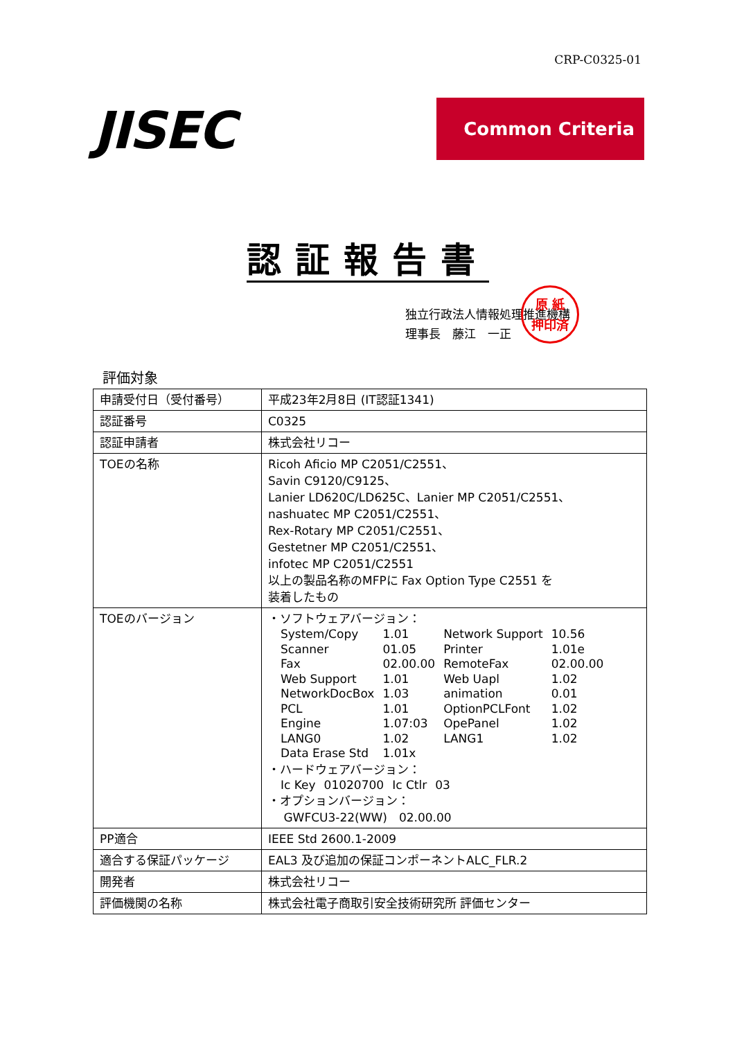CRP-C0325-01
JISEC Common Criteria
認証報告書
独立行政法人情報処理推進機構
理事長　藤江　一正
原 紙
押印済
評価対象
| 申請受付日（受付番号） | 平成23年2月8日 (IT認証1341) |
| 認証番号 | C0325 |
| 認証申請者 | 株式会社リコー |
| TOEの名称 | Ricoh Aficio MP C2051/C2551、 Savin C9120/C9125、 Lanier LD620C/LD625C、Lanier MP C2051/C2551、 nashuatec MP C2051/C2551、 Rex-Rotary MP C2051/C2551、 Gestetner MP C2051/C2551、 infotec MP C2051/C2551 以上の製品名称のMFPに Fax Option Type C2551 を 装着したもの |
| TOEのバージョン | ・ソフトウェアバージョン： / System/Copy / 1.01 / Network Support / 10.56 / / Scanner / 01.05 / Printer / 1.01e / / Fax / 02.00.00 / RemoteFax / 02.00.00 / / Web Support / 1.01 / Web Uapl / 1.02 / / NetworkDocBox / 1.03 / animation / 0.01 / / PCL / 1.01 / OptionPCLFont / 1.02 / / Engine / 1.07:03 / OpePanel / 1.02 / / LANG0 / 1.02 / LANG1 / 1.02 / / Data Erase Std / 1.01x / / / ・ハードウェアバージョン： / Ic Key / 01020700 / Ic Ctlr / 03 / ・オプションバージョン： GWFCU3-22(WW) 02.00.00 |
| PP適合 | IEEE Std 2600.1-2009 |
| 適合する保証パッケージ | EAL3 及び追加の保証コンポーネントALC_FLR.2 |
| 開発者 | 株式会社リコー |
| 評価機関の名称 | 株式会社電子商取引安全技術研究所 評価センター |